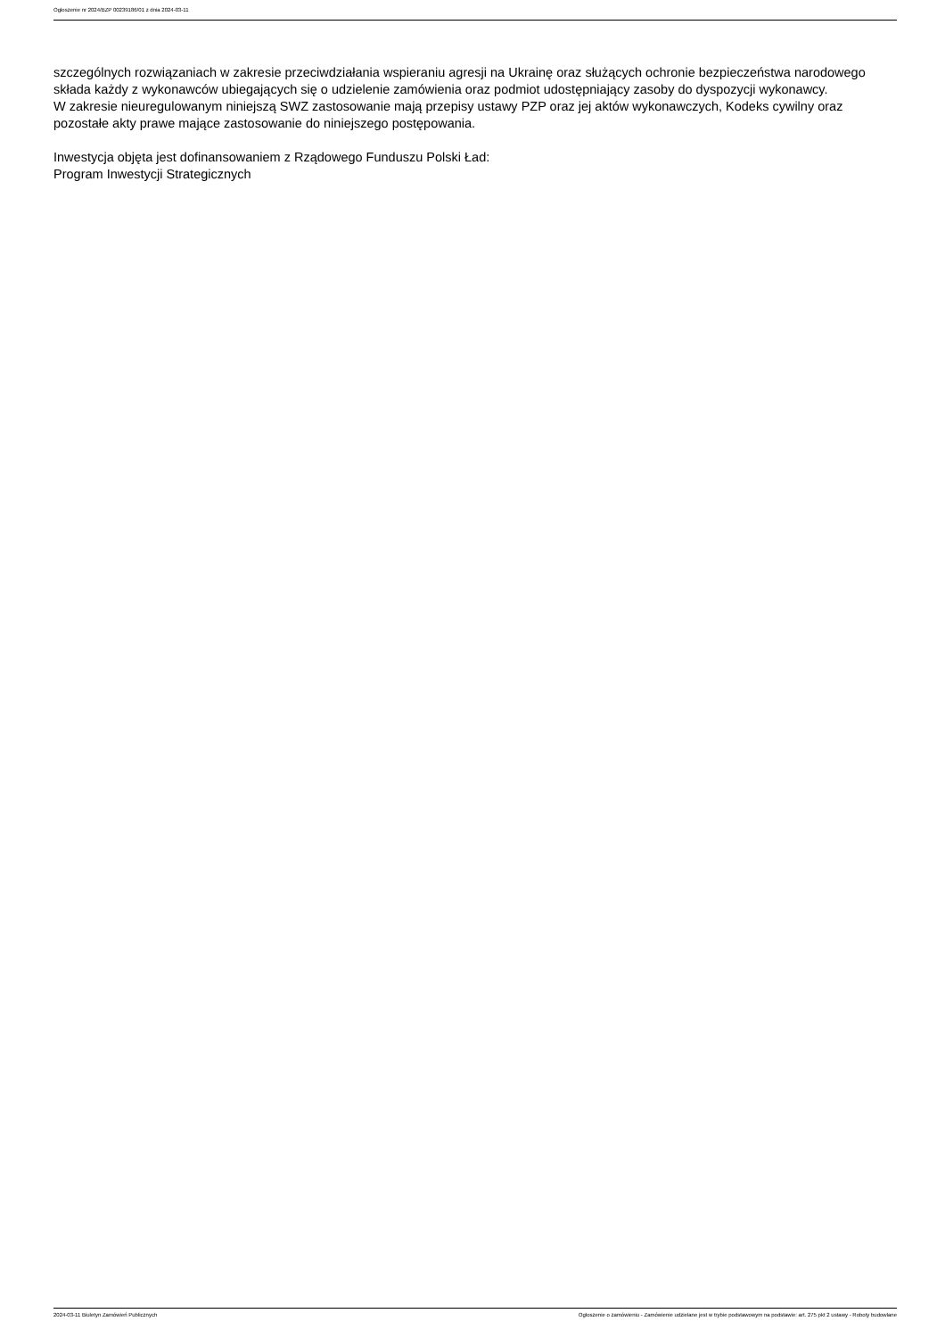Ogłoszenie nr 2024/BZP 00239186/01 z dnia 2024-03-11
szczególnych rozwiązaniach w zakresie przeciwdziałania wspieraniu agresji na Ukrainę oraz służących ochronie bezpieczeństwa narodowego składa każdy z wykonawców ubiegających się o udzielenie zamówienia oraz podmiot udostępniający zasoby do dyspozycji wykonawcy.
W zakresie nieuregulowanym niniejszą SWZ zastosowanie mają przepisy ustawy PZP oraz jej aktów wykonawczych, Kodeks cywilny oraz pozostałe akty prawe mające zastosowanie do niniejszego postępowania.
Inwestycja objęta jest dofinansowaniem z Rządowego Funduszu Polski Ład:
Program Inwestycji Strategicznych
2024-03-11 Biuletyn Zamówień Publicznych Ogłoszenie o zamówieniu - Zamówienie udzielane jest w trybie podstawowym na podstawie: art. 275 pkt 2 ustawy - Roboty budowlane